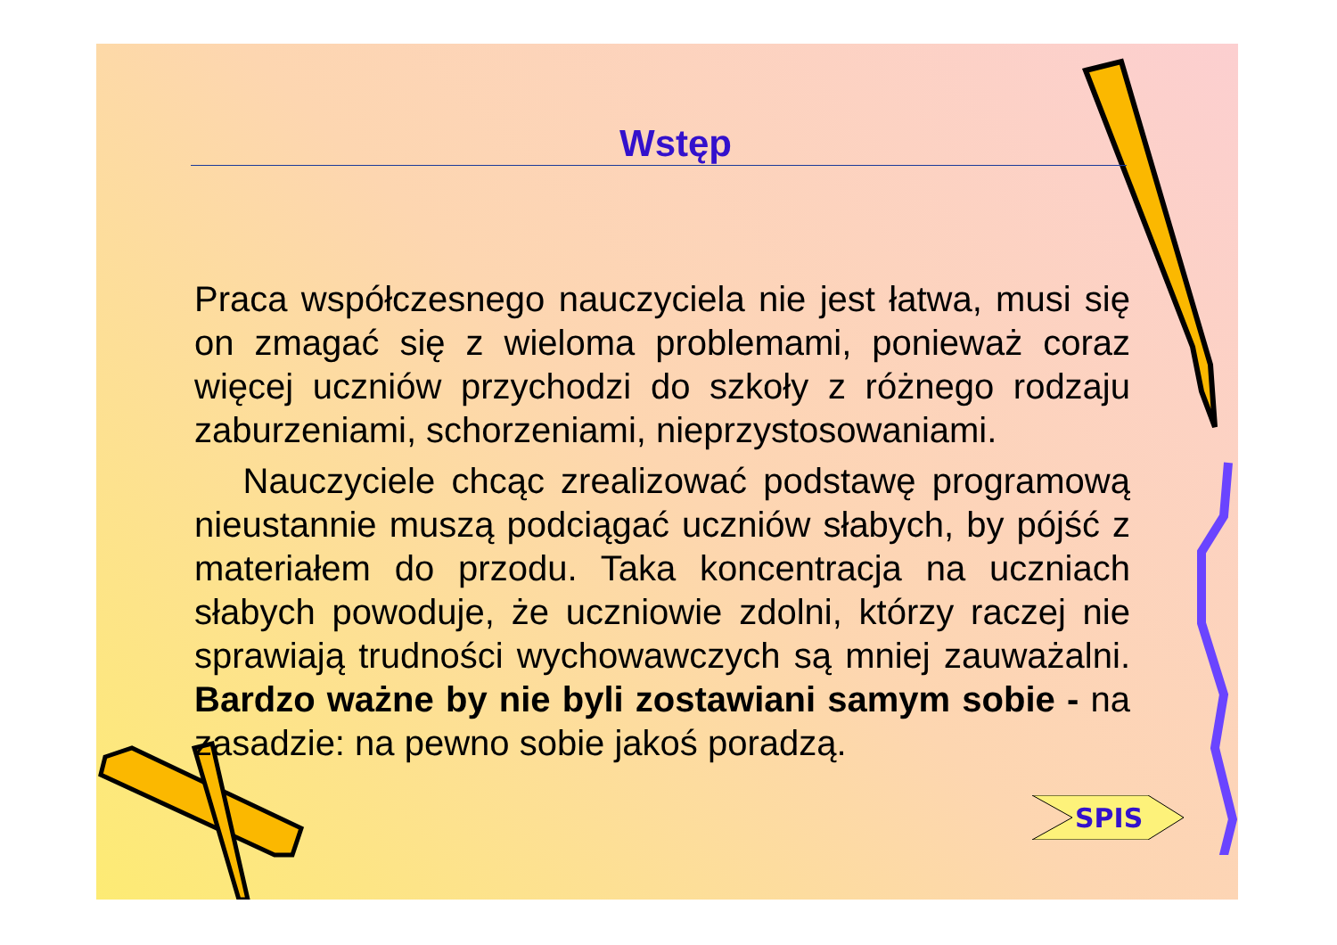Wstęp
Praca współczesnego nauczyciela nie jest łatwa, musi się on zmagać się z wieloma problemami, ponieważ coraz więcej uczniów przychodzi do szkoły z różnego rodzaju zaburzeniami, schorzeniami, nieprzystosowaniami.
Nauczyciele chcąc zrealizować podstawę programową nieustannie muszą podciągać uczniów słabych, by pójść z materiałem do przodu. Taka koncentracja na uczniach słabych powoduje, że uczniowie zdolni, którzy raczej nie sprawiają trudności wychowawczych są mniej zauważalni. Bardzo ważne by nie byli zostawiani samym sobie - na zasadzie: na pewno sobie jakoś poradzą.
SPIS